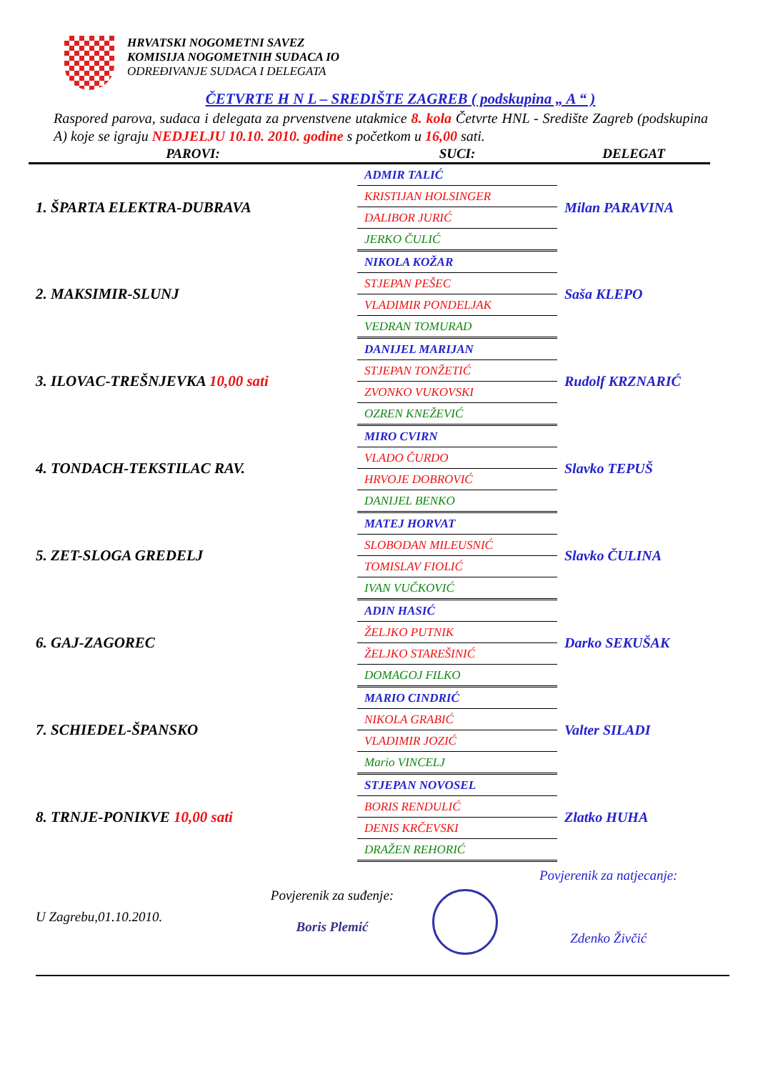HRVATSKI NOGOMETNI SAVEZ
KOMISIJA NOGOMETNIH SUDACA IO
ODREĐIVANJE SUDACA I DELEGATA
ČETVRTE H N L – SREDIŠTE ZAGREB ( podskupina „ A “ )
Raspored parova, sudaca i delegata za prvenstvene utakmice 8. kola Četvrte HNL - Središte Zagreb (podskupina A) koje se igraju NEDJELJU 10.10. 2010. godine s početkom u 16,00 sati.
| PAROVI: | SUCI: | DELEGAT |
| --- | --- | --- |
| 1. ŠPARTA ELEKTRA-DUBRAVA | ADMIR TALIĆ | Milan PARAVINA |
| | KRISTIJAN HOLSINGER | |
| | DALIBOR JURIĆ | |
| | JERKO ČULIĆ | |
| 2. MAKSIMIR-SLUNJ | NIKOLA KOŽAR | Saša KLEPO |
| | STJEPAN PEŠEC | |
| | VLADIMIR PONDELJAK | |
| | VEDRAN TOMURAD | |
| 3. ILOVAC-TREŠNJEVKA 10,00 sati | DANIJEL MARIJAN | Rudolf KRZNARIĆ |
| | STJEPAN TONŽETIĆ | |
| | ZVONKO VUKOVSKI | |
| | OZREN KNEŽEVIĆ | |
| 4. TONDACH-TEKSTILAC RAV. | MIRO CVIRN | Slavko TEPUŠ |
| | VLADO ČURDO | |
| | HRVOJE DOBROVIĆ | |
| | DANIJEL BENKO | |
| 5. ZET-SLOGA GREDELJ | MATEJ HORVAT | Slavko ČULINA |
| | SLOBODAN MILEUSNIĆ | |
| | TOMISLAV FIOLIĆ | |
| | IVAN VUČKOVIĆ | |
| 6. GAJ-ZAGOREC | ADIN HASIĆ | Darko SEKUŠAK |
| | ŽELJKO PUTNIK | |
| | ŽELJKO STAREŠINIĆ | |
| | DOMAGOJ FILKO | |
| 7. SCHIEDEL-ŠPANSKO | MARIO CINDRIĆ | Valter SILADI |
| | NIKOLA GRABIĆ | |
| | VLADIMIR JOZIĆ | |
| | Mario VINCELJ | |
| 8. TRNJE-PONIKVE 10,00 sati | STJEPAN NOVOSEL | Zlatko HUHA |
| | BORIS RENDULIĆ | |
| | DENIS KRČEVSKI | |
| | DRAŽEN REHORIĆ | |
U Zagrebu,01.10.2010.
Povjerenik za suđenje:
Boris Plemić
Povjerenik za natjecanje:
Zdenko Živčić